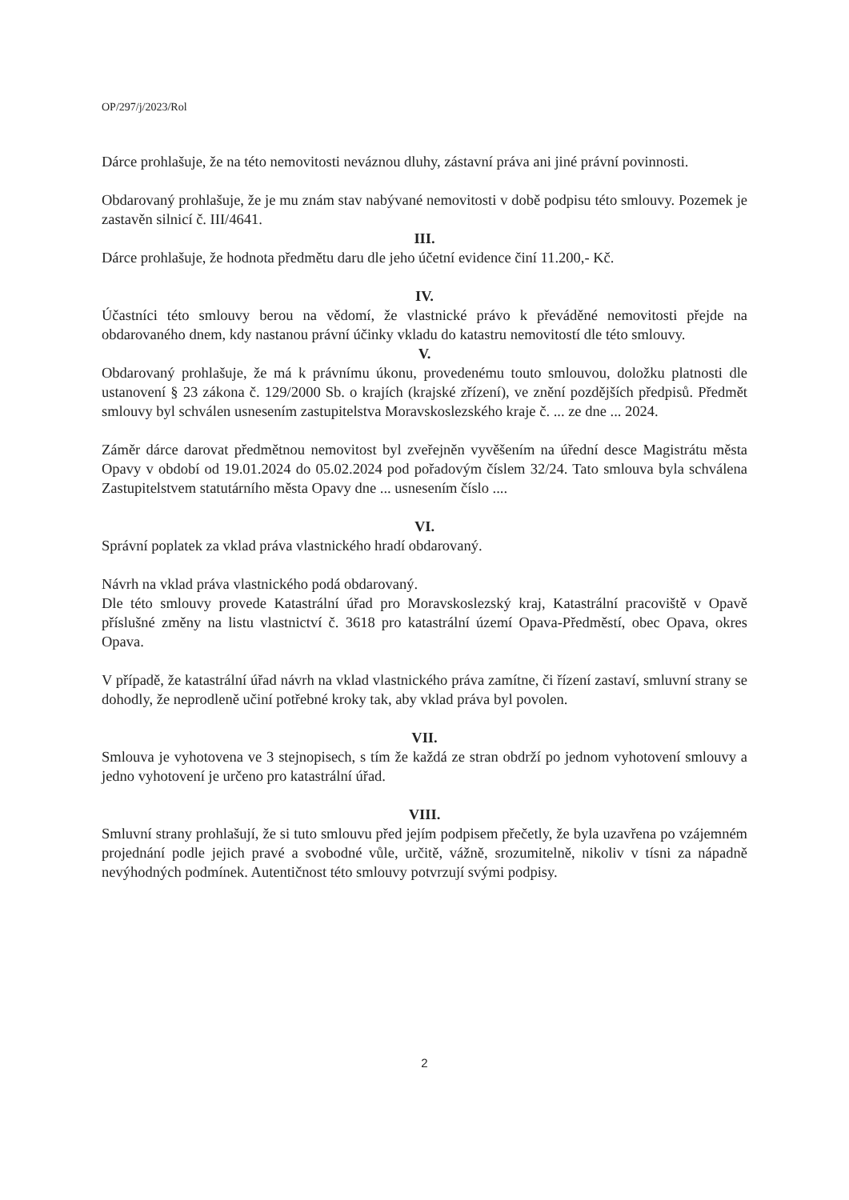OP/297/j/2023/Rol
Dárce prohlašuje, že na této nemovitosti neváznou dluhy, zástavní práva ani jiné právní povinnosti.
Obdarovaný prohlašuje, že je mu znám stav nabývané nemovitosti v době podpisu této smlouvy. Pozemek je zastavěn silnicí č. III/4641.
III.
Dárce prohlašuje, že hodnota předmětu daru dle jeho účetní evidence činí 11.200,- Kč.
IV.
Účastníci této smlouvy berou na vědomí, že vlastnické právo k převáděné nemovitosti přejde na obdarovaného dnem, kdy nastanou právní účinky vkladu do katastru nemovitostí dle této smlouvy.
V.
Obdarovaný prohlašuje, že má k právnímu úkonu, provedenému touto smlouvou, doložku platnosti dle ustanovení § 23 zákona č. 129/2000 Sb. o krajích (krajské zřízení), ve znění pozdějších předpisů. Předmět smlouvy byl schválen usnesením zastupitelstva Moravskoslezského kraje č. ... ze dne ... 2024.
Záměr dárce darovat předmětnou nemovitost byl zveřejněn vyvěšením na úřední desce Magistrátu města Opavy v období od 19.01.2024 do 05.02.2024 pod pořadovým číslem 32/24. Tato smlouva byla schválena Zastupitelstvem statutárního města Opavy dne ... usnesením číslo ....
VI.
Správní poplatek za vklad práva vlastnického hradí obdarovaný.
Návrh na vklad práva vlastnického podá obdarovaný.
Dle této smlouvy provede Katastrální úřad pro Moravskoslezský kraj, Katastrální pracoviště v Opavě příslušné změny na listu vlastnictví č. 3618 pro katastrální území Opava-Předměstí, obec Opava, okres Opava.
V případě, že katastrální úřad návrh na vklad vlastnického práva zamítne, či řízení zastaví, smluvní strany se dohodly, že neprodleně učiní potřebné kroky tak, aby vklad práva byl povolen.
VII.
Smlouva je vyhotovena ve 3 stejnopisech, s tím že každá ze stran obdrží po jednom vyhotovení smlouvy a jedno vyhotovení je určeno pro katastrální úřad.
VIII.
Smluvní strany prohlašují, že si tuto smlouvu před jejím podpisem přečetly, že byla uzavřena po vzájemném projednání podle jejich pravé a svobodné vůle, určitě, vážně, srozumitelně, nikoliv v tísni za nápadně nevýhodných podmínek. Autentičnost této smlouvy potvrzují svými podpisy.
2